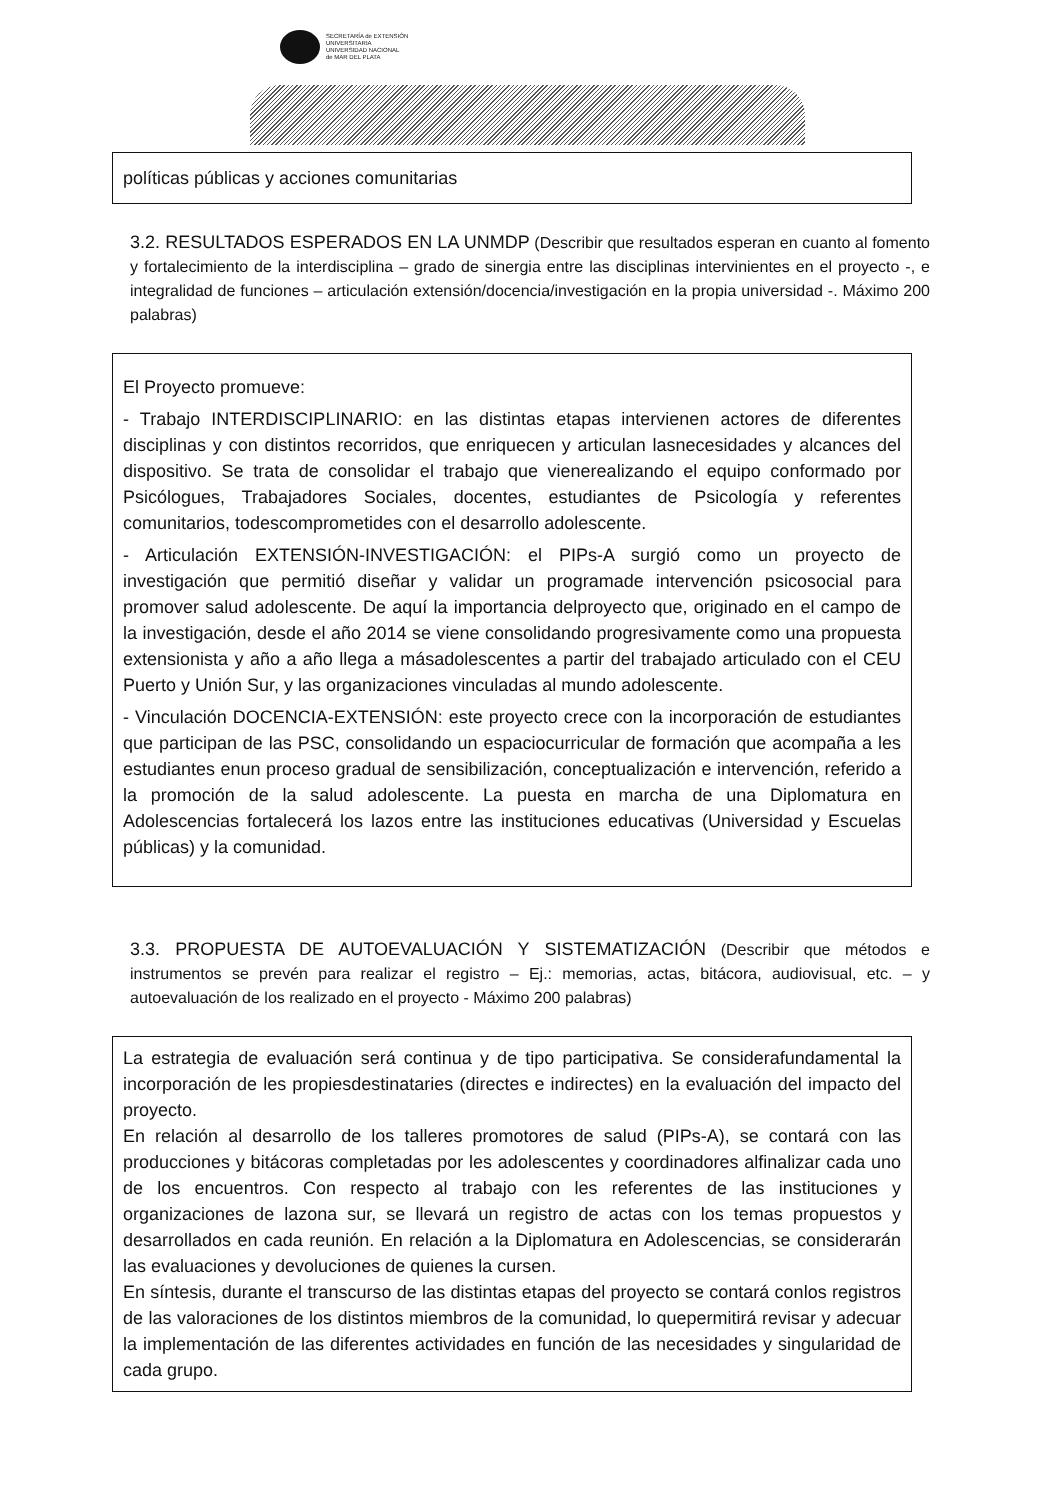SECRETARÍA de EXTENSIÓN
UNIVERSITARIA
UNIVERSIDAD NACIONAL
de MAR DEL PLATA
políticas públicas y acciones comunitarias
3.2. RESULTADOS ESPERADOS EN LA UNMDP (Describir que resultados esperan en cuanto al fomento y fortalecimiento de la interdisciplina – grado de sinergia entre las disciplinas intervinientes en el proyecto -, e integralidad de funciones – articulación extensión/docencia/investigación en la propia universidad -. Máximo 200 palabras)
El Proyecto promueve:
- Trabajo INTERDISCIPLINARIO: en las distintas etapas intervienen actores de diferentes disciplinas y con distintos recorridos, que enriquecen y articulan lasnecesidades y alcances del dispositivo. Se trata de consolidar el trabajo que vienerealizando el equipo conformado por Psicólogues, Trabajadores Sociales, docentes, estudiantes de Psicología y referentes comunitarios, todescomprometides con el desarrollo adolescente.
- Articulación EXTENSIÓN-INVESTIGACIÓN: el PIPs-A surgió como un proyecto de investigación que permitió diseñar y validar un programade intervención psicosocial para promover salud adolescente. De aquí la importancia delproyecto que, originado en el campo de la investigación, desde el año 2014 se viene consolidando progresivamente como una propuesta extensionista y año a año llega a másadolescentes a partir del trabajado articulado con el CEU Puerto y Unión Sur, y las organizaciones vinculadas al mundo adolescente.
- Vinculación DOCENCIA-EXTENSIÓN: este proyecto crece con la incorporación de estudiantes que participan de las PSC, consolidando un espaciocurricular de formación que acompaña a les estudiantes enun proceso gradual de sensibilización, conceptualización e intervención, referido a la promoción de la salud adolescente. La puesta en marcha de una Diplomatura en Adolescencias fortalecerá los lazos entre las instituciones educativas (Universidad y Escuelas públicas) y la comunidad.
3.3. PROPUESTA DE AUTOEVALUACIÓN Y SISTEMATIZACIÓN (Describir que métodos e instrumentos se prevén para realizar el registro – Ej.: memorias, actas, bitácora, audiovisual, etc. – y autoevaluación de los realizado en el proyecto - Máximo 200 palabras)
La estrategia de evaluación será continua y de tipo participativa. Se considerafundamental la incorporación de les propiesdestinataries (directes e indirectes) en la evaluación del impacto del proyecto.
En relación al desarrollo de los talleres promotores de salud (PIPs-A), se contará con las producciones y bitácoras completadas por les adolescentes y coordinadores alfinalizar cada uno de los encuentros. Con respecto al trabajo con les referentes de las instituciones y organizaciones de lazona sur, se llevará un registro de actas con los temas propuestos y desarrollados en cada reunión. En relación a la Diplomatura en Adolescencias, se considerarán las evaluaciones y devoluciones de quienes la cursen.
En síntesis, durante el transcurso de las distintas etapas del proyecto se contará conlos registros de las valoraciones de los distintos miembros de la comunidad, lo quepermitirá revisar y adecuar la implementación de las diferentes actividades en función de las necesidades y singularidad de cada grupo.